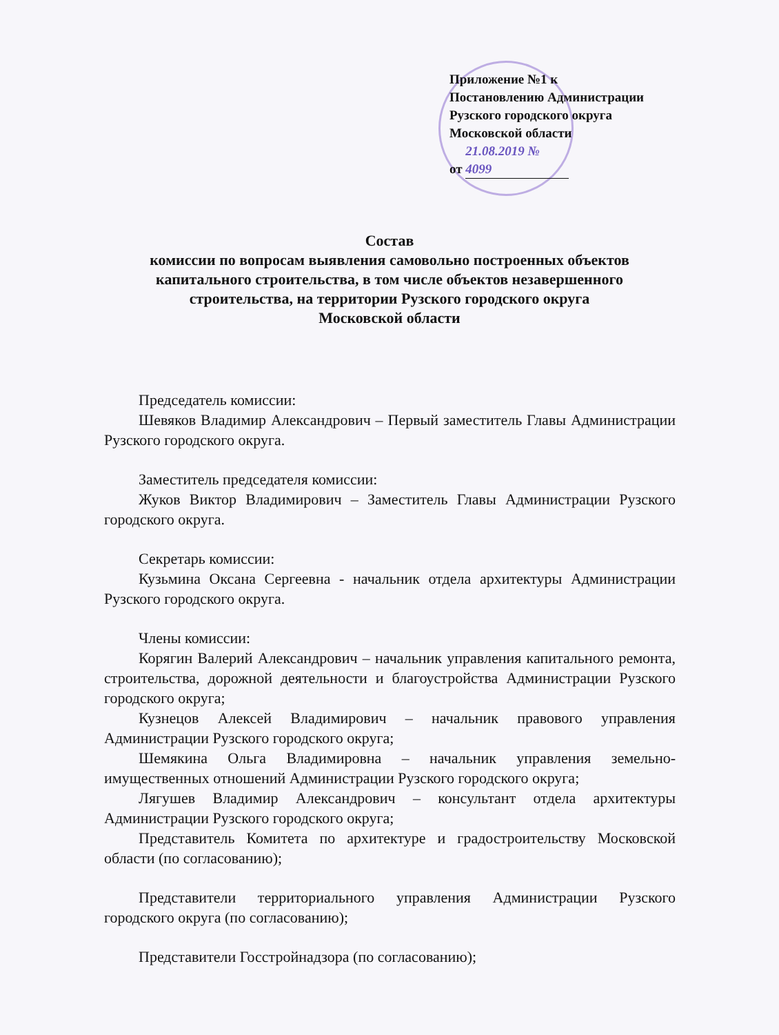Приложение №1 к
Постановлению Администрации
Рузского городского округа
Московской области
от 21.08.2019 № 4099
Состав
комиссии по вопросам выявления самовольно построенных объектов
капитального строительства, в том числе объектов незавершенного
строительства, на территории Рузского городского округа
Московской области
Председатель комиссии:
Шевяков Владимир Александрович – Первый заместитель Главы Администрации Рузского городского округа.
Заместитель председателя комиссии:
Жуков Виктор Владимирович – Заместитель Главы Администрации Рузского городского округа.
Секретарь комиссии:
Кузьмина Оксана Сергеевна - начальник отдела архитектуры Администрации Рузского городского округа.
Члены комиссии:
Корягин Валерий Александрович – начальник управления капитального ремонта, строительства, дорожной деятельности и благоустройства Администрации Рузского городского округа;
Кузнецов Алексей Владимирович – начальник правового управления Администрации Рузского городского округа;
Шемякина Ольга Владимировна – начальник управления земельно-имущественных отношений Администрации Рузского городского округа;
Лягушев Владимир Александрович – консультант отдела архитектуры Администрации Рузского городского округа;
Представитель Комитета по архитектуре и градостроительству Московской области (по согласованию);
Представители территориального управления Администрации Рузского городского округа (по согласованию);
Представители Госстройнадзора (по согласованию);